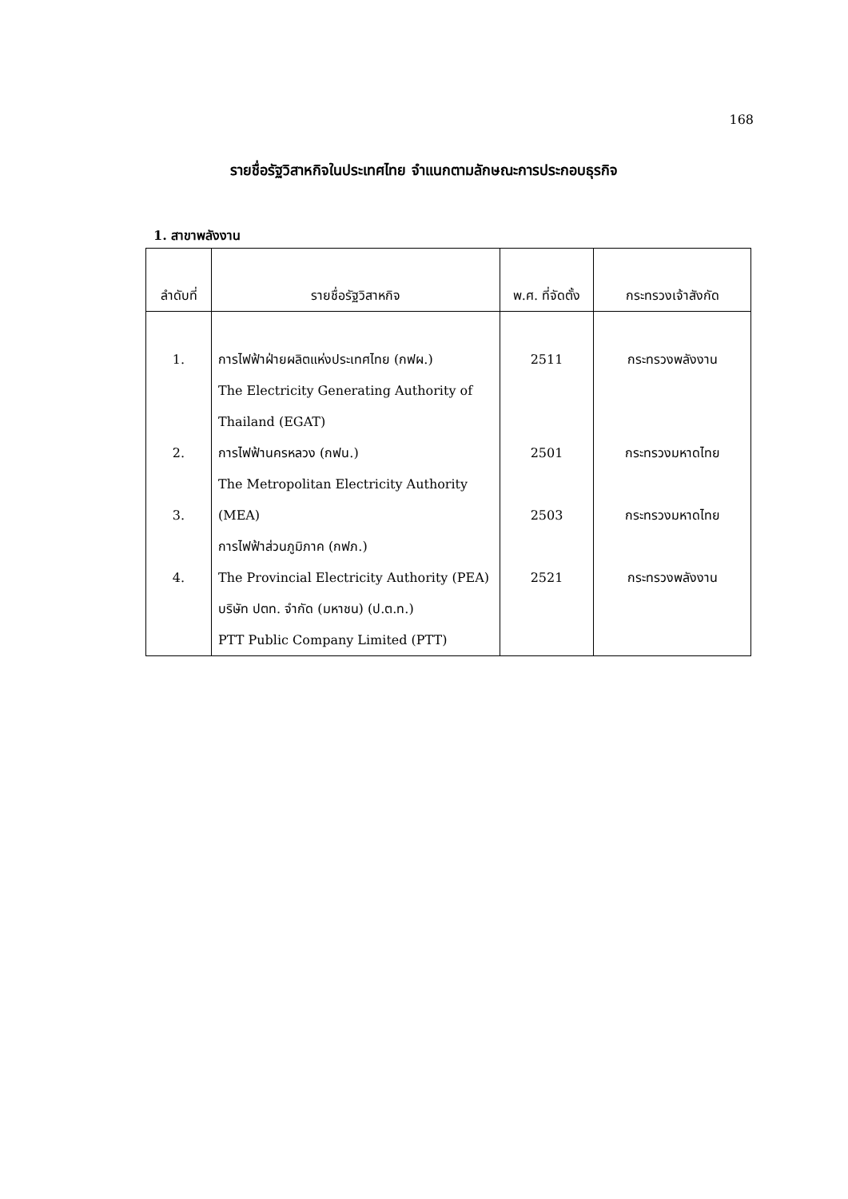168
รายชื่อรัฐวิสาหกิจในประเทศไทย จำแนกตามลักษณะการประกอบธุรกิจ
1. สาขาพลังงาน
| ลำดับที่ | รายชื่อรัฐวิสาหกิจ | พ.ศ. ที่จัดตั้ง | กระทรวงเจ้าสังกัด |
| --- | --- | --- | --- |
| 1. | การไฟฟ้าฝ่ายผลิตแห่งประเทศไทย (กฟผ.) The Electricity Generating Authority of Thailand (EGAT) | 2511 | กระทรวงพลังงาน |
| 2. | การไฟฟ้านครหลวง (กฟน.) The Metropolitan Electricity Authority | 2501 | กระทรวงมหาดไทย |
| 3. | (MEA) การไฟฟ้าส่วนภูมิภาค (กฟภ.) | 2503 | กระทรวงมหาดไทย |
| 4. | The Provincial Electricity Authority (PEA) บริษัท ปตท. จำกัด (มหาชน) (ป.ต.ท.) PTT Public Company Limited (PTT) | 2521 | กระทรวงพลังงาน |